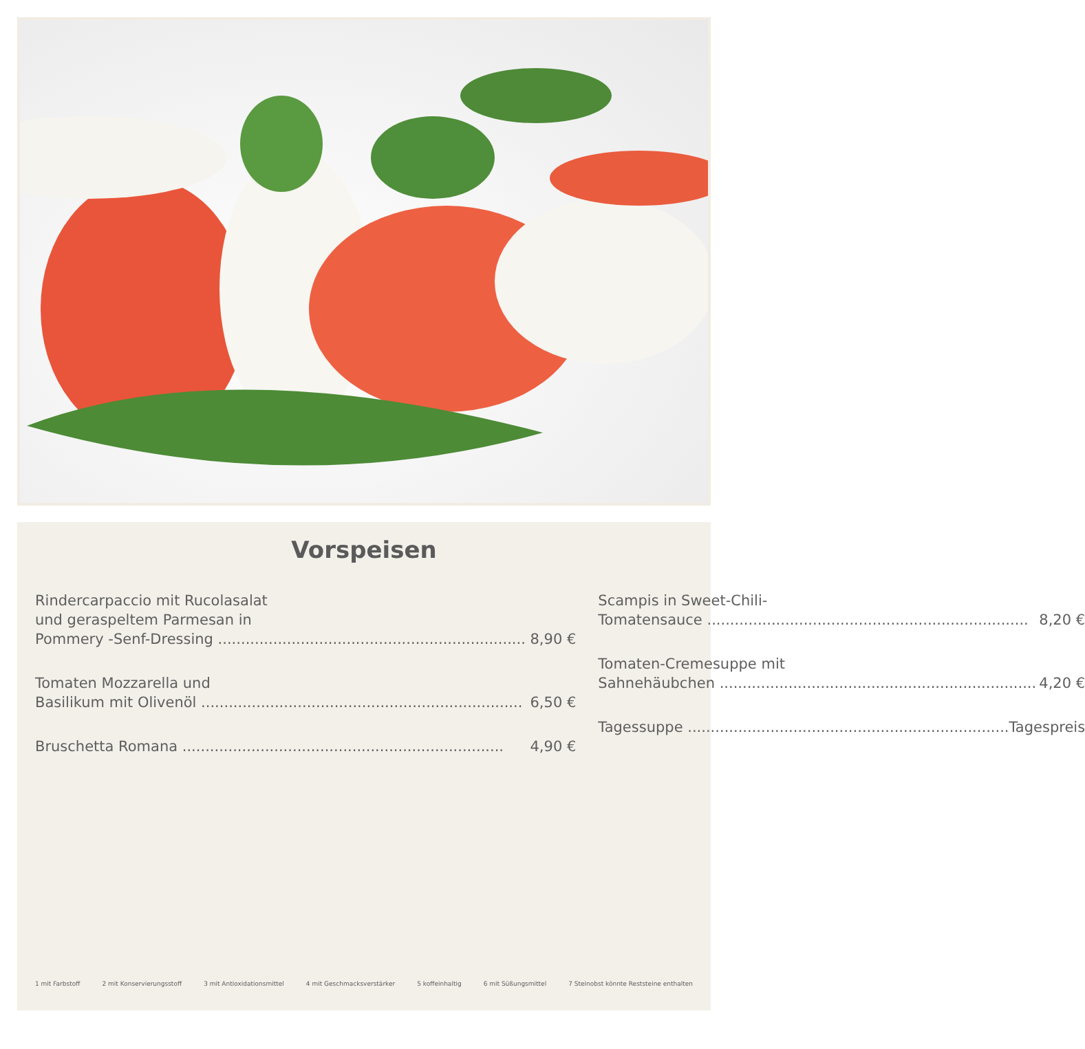Vorspeisen
Rindercarpaccio mit Rucolasalat
und geraspeltem Parmesan in
Pommery -Senf-Dressing 8,90 €
Tomaten Mozzarella und
Basilikum mit Olivenöl 6,50 €
Bruschetta Romana 4,90 €
Scampis in Sweet-Chili-
Tomatensauce 8,20 €
Tomaten-Cremesuppe mit
Sahnehäubchen 4,20 €
Tagessuppe Tagespreis
1 mit Farbstoff 2 mit Konservierungsstoff 3 mit Antioxidationsmittel 4 mit Geschmacksverstärker 5 koffeinhaltig 6 mit Süßungsmittel 7 Steinobst könnte Reststeine enthalten